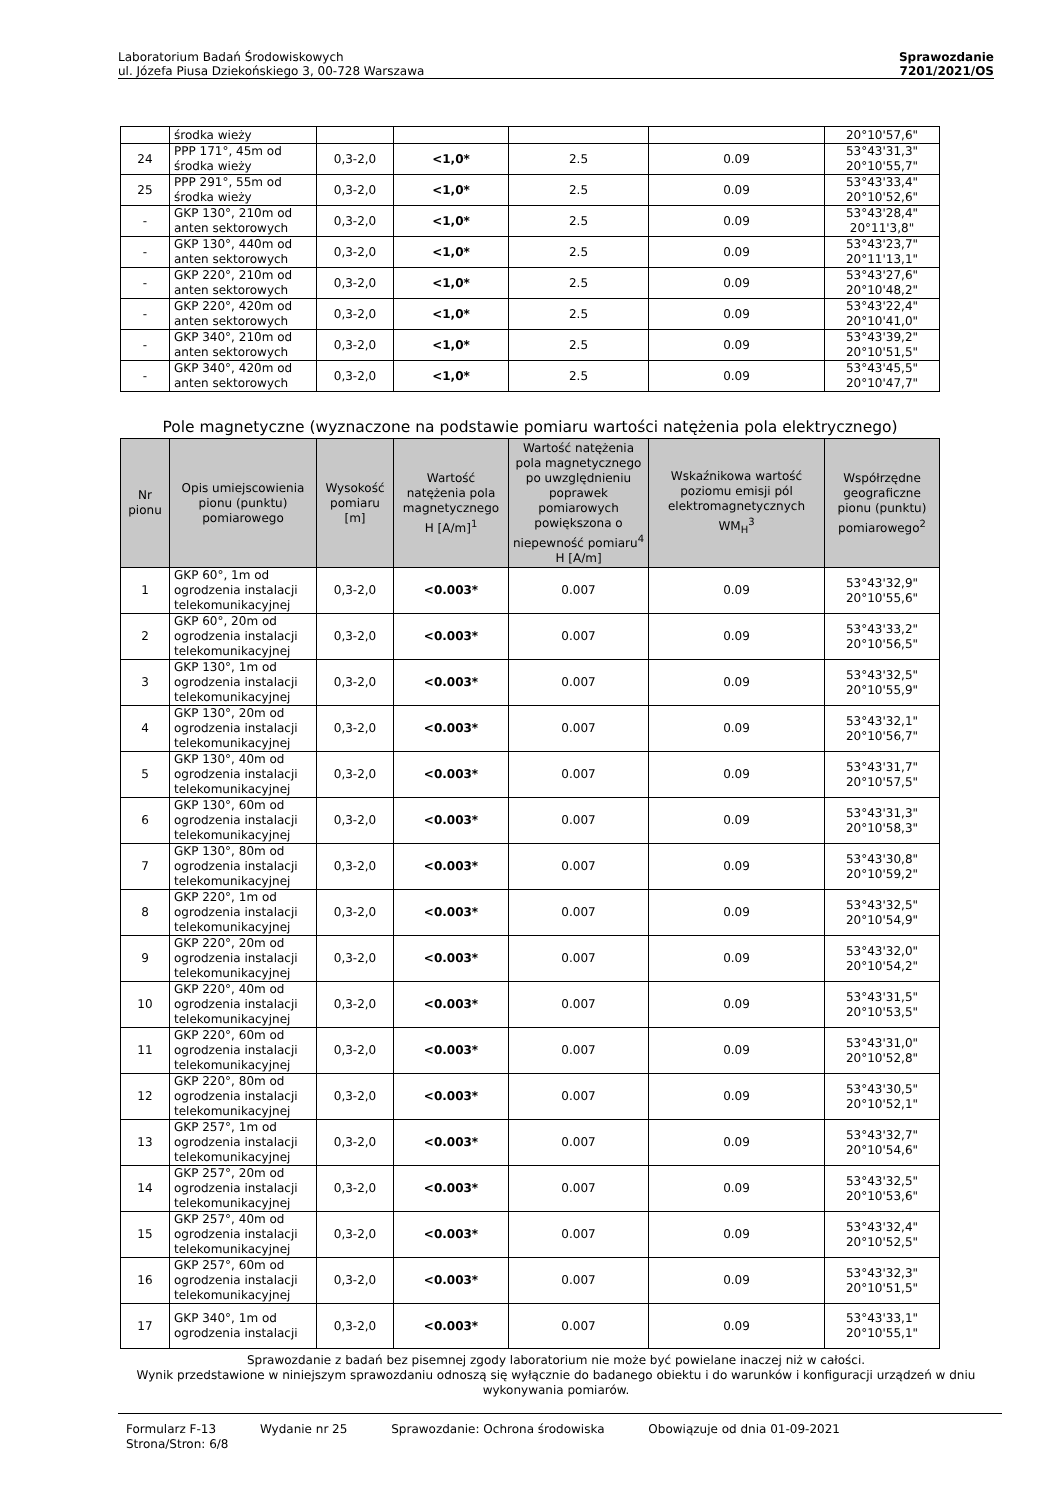Laboratorium Badań Środowiskowych
ul. Józefa Piusa Dziekońskiego 3, 00-728 Warszawa
Sprawozdanie
7201/2021/OS
| | środka wieży | | | | | 20°10'57,6" |
| 24 | PPP 171°, 45m od środka wieży | 0,3-2,0 | <1,0* | 2.5 | 0.09 | 53°43'31,3" 20°10'55,7" |
| 25 | PPP 291°, 55m od środka wieży | 0,3-2,0 | <1,0* | 2.5 | 0.09 | 53°43'33,4" 20°10'52,6" |
| - | GKP 130°, 210m od anten sektorowych | 0,3-2,0 | <1,0* | 2.5 | 0.09 | 53°43'28,4" 20°11'3,8" |
| - | GKP 130°, 440m od anten sektorowych | 0,3-2,0 | <1,0* | 2.5 | 0.09 | 53°43'23,7" 20°11'13,1" |
| - | GKP 220°, 210m od anten sektorowych | 0,3-2,0 | <1,0* | 2.5 | 0.09 | 53°43'27,6" 20°10'48,2" |
| - | GKP 220°, 420m od anten sektorowych | 0,3-2,0 | <1,0* | 2.5 | 0.09 | 53°43'22,4" 20°10'41,0" |
| - | GKP 340°, 210m od anten sektorowych | 0,3-2,0 | <1,0* | 2.5 | 0.09 | 53°43'39,2" 20°10'51,5" |
| - | GKP 340°, 420m od anten sektorowych | 0,3-2,0 | <1,0* | 2.5 | 0.09 | 53°43'45,5" 20°10'47,7" |
Pole magnetyczne (wyznaczone na podstawie pomiaru wartości natężenia pola elektrycznego)
| Nr pionu | Opis umiejscowienia pionu (punktu) pomiarowego | Wysokość pomiaru [m] | Wartość natężenia pola magnetycznego H [A/m]<sup>1</sup> | Wartość natężenia pola magnetycznego po uwzględnieniu poprawek pomiarowych powiększona o niepewność pomiaru<sup>4</sup> H [A/m] | Wskaźnikowa wartość poziomu emisji pól elektromagnetycznych WM<sub>H</sub><sup>3</sup> | Współrzędne geograficzne pionu (punktu) pomiarowego<sup>2</sup> |
| --- | --- | --- | --- | --- | --- | --- |
| 1 | GKP 60°, 1m od ogrodzenia instalacji telekomunikacyjnej | 0,3-2,0 | <0.003* | 0.007 | 0.09 | 53°43'32,9" 20°10'55,6" |
| 2 | GKP 60°, 20m od ogrodzenia instalacji telekomunikacyjnej | 0,3-2,0 | <0.003* | 0.007 | 0.09 | 53°43'33,2" 20°10'56,5" |
| 3 | GKP 130°, 1m od ogrodzenia instalacji telekomunikacyjnej | 0,3-2,0 | <0.003* | 0.007 | 0.09 | 53°43'32,5" 20°10'55,9" |
| 4 | GKP 130°, 20m od ogrodzenia instalacji telekomunikacyjnej | 0,3-2,0 | <0.003* | 0.007 | 0.09 | 53°43'32,1" 20°10'56,7" |
| 5 | GKP 130°, 40m od ogrodzenia instalacji telekomunikacyjnej | 0,3-2,0 | <0.003* | 0.007 | 0.09 | 53°43'31,7" 20°10'57,5" |
| 6 | GKP 130°, 60m od ogrodzenia instalacji telekomunikacyjnej | 0,3-2,0 | <0.003* | 0.007 | 0.09 | 53°43'31,3" 20°10'58,3" |
| 7 | GKP 130°, 80m od ogrodzenia instalacji telekomunikacyjnej | 0,3-2,0 | <0.003* | 0.007 | 0.09 | 53°43'30,8" 20°10'59,2" |
| 8 | GKP 220°, 1m od ogrodzenia instalacji telekomunikacyjnej | 0,3-2,0 | <0.003* | 0.007 | 0.09 | 53°43'32,5" 20°10'54,9" |
| 9 | GKP 220°, 20m od ogrodzenia instalacji telekomunikacyjnej | 0,3-2,0 | <0.003* | 0.007 | 0.09 | 53°43'32,0" 20°10'54,2" |
| 10 | GKP 220°, 40m od ogrodzenia instalacji telekomunikacyjnej | 0,3-2,0 | <0.003* | 0.007 | 0.09 | 53°43'31,5" 20°10'53,5" |
| 11 | GKP 220°, 60m od ogrodzenia instalacji telekomunikacyjnej | 0,3-2,0 | <0.003* | 0.007 | 0.09 | 53°43'31,0" 20°10'52,8" |
| 12 | GKP 220°, 80m od ogrodzenia instalacji telekomunikacyjnej | 0,3-2,0 | <0.003* | 0.007 | 0.09 | 53°43'30,5" 20°10'52,1" |
| 13 | GKP 257°, 1m od ogrodzenia instalacji telekomunikacyjnej | 0,3-2,0 | <0.003* | 0.007 | 0.09 | 53°43'32,7" 20°10'54,6" |
| 14 | GKP 257°, 20m od ogrodzenia instalacji telekomunikacyjnej | 0,3-2,0 | <0.003* | 0.007 | 0.09 | 53°43'32,5" 20°10'53,6" |
| 15 | GKP 257°, 40m od ogrodzenia instalacji telekomunikacyjnej | 0,3-2,0 | <0.003* | 0.007 | 0.09 | 53°43'32,4" 20°10'52,5" |
| 16 | GKP 257°, 60m od ogrodzenia instalacji telekomunikacyjnej | 0,3-2,0 | <0.003* | 0.007 | 0.09 | 53°43'32,3" 20°10'51,5" |
| 17 | GKP 340°, 1m od ogrodzenia instalacji | 0,3-2,0 | <0.003* | 0.007 | 0.09 | 53°43'33,1" 20°10'55,1" |
Sprawozdanie z badań bez pisemnej zgody laboratorium nie może być powielane inaczej niż w całości.
Wynik przedstawione w niniejszym sprawozdaniu odnoszą się wyłącznie do badanego obiektu i do warunków i konfiguracji urządzeń w dniu wykonywania pomiarów.
Formularz F-13 Wydanie nr 25 Sprawozdanie: Ochrona środowiska Obowiązuje od dnia 01-09-2021
Strona/Stron: 6/8